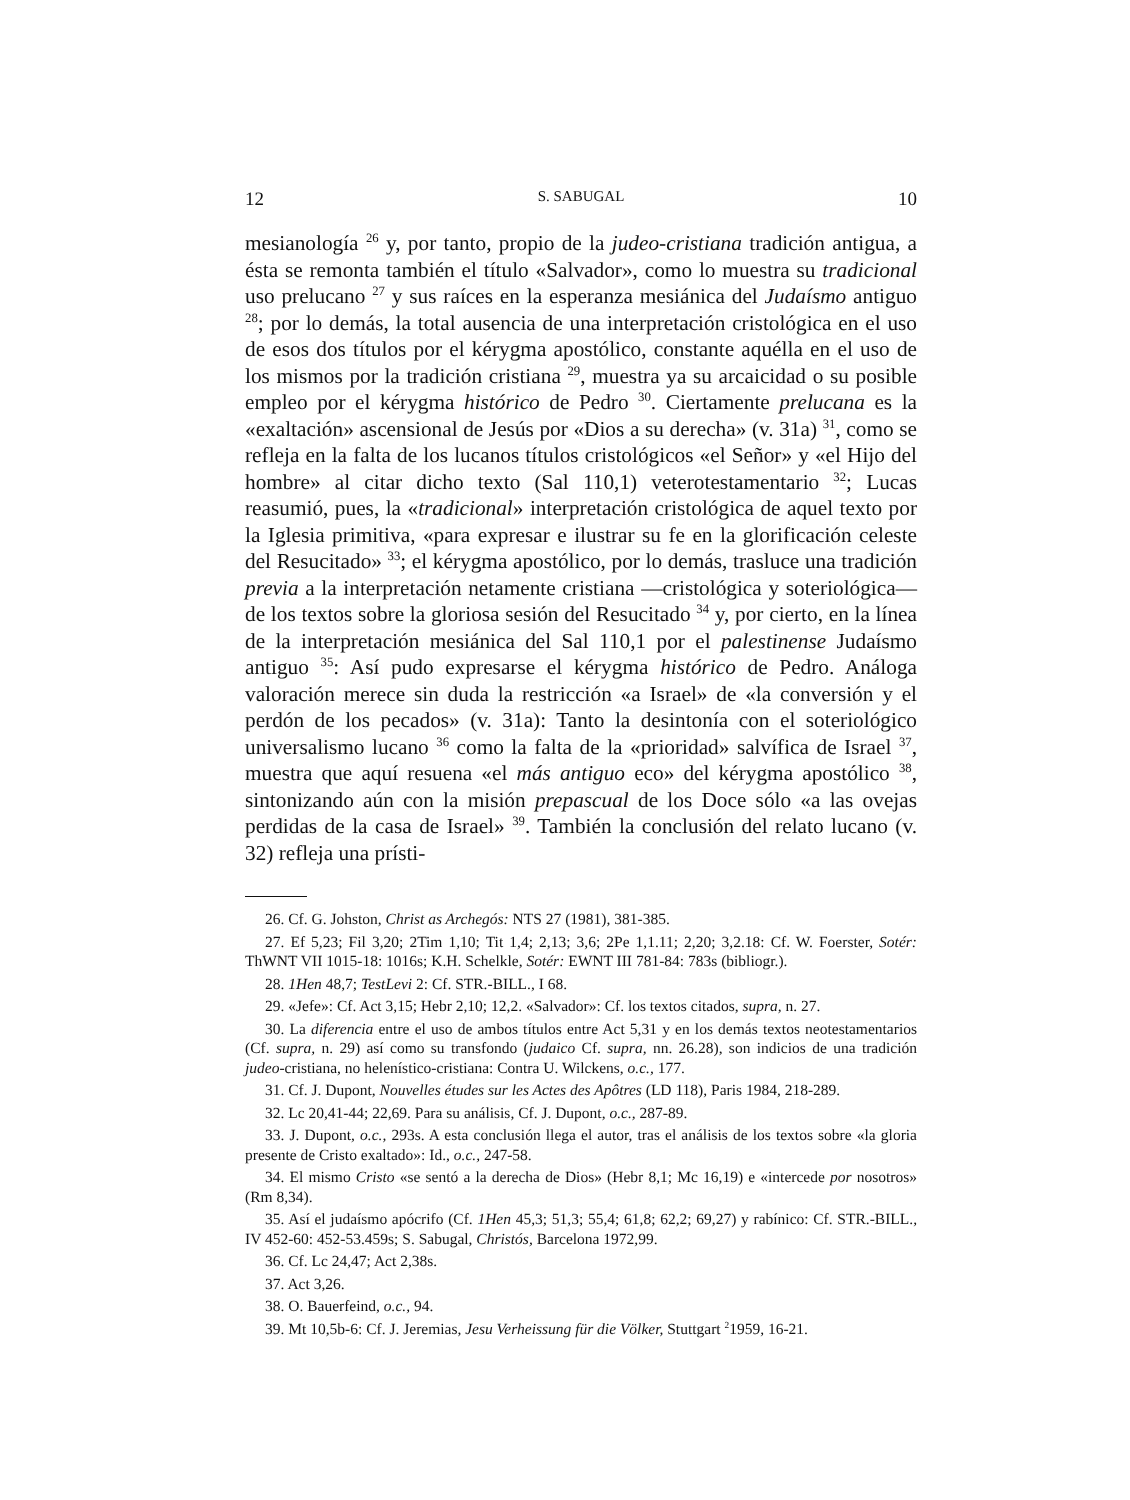12 S. SABUGAL 10
mesianología <sup>26</sup> y, por tanto, propio de la judeo-cristiana tradición antigua, a ésta se remonta también el título «Salvador», como lo muestra su tradicional uso prelucano <sup>27</sup> y sus raíces en la esperanza mesiánica del Judaísmo antiguo <sup>28</sup>; por lo demás, la total ausencia de una interpretación cristológica en el uso de esos dos títulos por el kérygma apostólico, constante aquélla en el uso de los mismos por la tradición cristiana <sup>29</sup>, muestra ya su arcaicidad o su posible empleo por el kérygma histórico de Pedro <sup>30</sup>. Ciertamente prelucana es la «exaltación» ascensional de Jesús por «Dios a su derecha» (v. 31a) <sup>31</sup>, como se refleja en la falta de los lucanos títulos cristológicos «el Señor» y «el Hijo del hombre» al citar dicho texto (Sal 110,1) veterotestamentario <sup>32</sup>; Lucas reasumió, pues, la «tradicional» interpretación cristológica de aquel texto por la Iglesia primitiva, «para expresar e ilustrar su fe en la glorificación celeste del Resucitado» <sup>33</sup>; el kérygma apostólico, por lo demás, trasluce una tradición previa a la interpretación netamente cristiana —cristológica y soteriológica— de los textos sobre la gloriosa sesión del Resucitado <sup>34</sup> y, por cierto, en la línea de la interpretación mesiánica del Sal 110,1 por el palestinense Judaísmo antiguo <sup>35</sup>: Así pudo expresarse el kérygma histórico de Pedro. Análoga valoración merece sin duda la restricción «a Israel» de «la conversión y el perdón de los pecados» (v. 31a): Tanto la desintonía con el soteriológico universalismo lucano <sup>36</sup> como la falta de la «prioridad» salvífica de Israel <sup>37</sup>, muestra que aquí resuena «el más antiguo eco» del kérygma apostólico <sup>38</sup>, sintonizando aún con la misión prepascual de los Doce sólo «a las ovejas perdidas de la casa de Israel» <sup>39</sup>. También la conclusión del relato lucano (v. 32) refleja una prísti-
26. Cf. G. Johston, Christ as Archegós: NTS 27 (1981), 381-385.
27. Ef 5,23; Fil 3,20; 2Tim 1,10; Tit 1,4; 2,13; 3,6; 2Pe 1,1.11; 2,20; 3,2.18: Cf. W. Foerster, Sotér: ThWNT VII 1015-18: 1016s; K.H. Schelkle, Sotér: EWNT III 781-84: 783s (bibliogr.).
28. 1Hen 48,7; TestLevi 2: Cf. STR.-BILL., I 68.
29. «Jefe»: Cf. Act 3,15; Hebr 2,10; 12,2. «Salvador»: Cf. los textos citados, supra, n. 27.
30. La diferencia entre el uso de ambos títulos entre Act 5,31 y en los demás textos neotestamentarios (Cf. supra, n. 29) así como su transfondo (judaico Cf. supra, nn. 26.28), son indicios de una tradición judeo-cristiana, no helenístico-cristiana: Contra U. Wilckens, o.c., 177.
31. Cf. J. Dupont, Nouvelles études sur les Actes des Apôtres (LD 118), Paris 1984, 218-289.
32. Lc 20,41-44; 22,69. Para su análisis, Cf. J. Dupont, o.c., 287-89.
33. J. Dupont, o.c., 293s. A esta conclusión llega el autor, tras el análisis de los textos sobre «la gloria presente de Cristo exaltado»: Id., o.c., 247-58.
34. El mismo Cristo «se sentó a la derecha de Dios» (Hebr 8,1; Mc 16,19) e «intercede por nosotros» (Rm 8,34).
35. Así el judaísmo apócrifo (Cf. 1Hen 45,3; 51,3; 55,4; 61,8; 62,2; 69,27) y rabínico: Cf. STR.-BILL., IV 452-60: 452-53.459s; S. Sabugal, Christós, Barcelona 1972,99.
36. Cf. Lc 24,47; Act 2,38s.
37. Act 3,26.
38. O. Bauerfeind, o.c., 94.
39. Mt 10,5b-6: Cf. J. Jeremias, Jesu Verheissung für die Völker, Stuttgart <sup>2</sup>1959, 16-21.